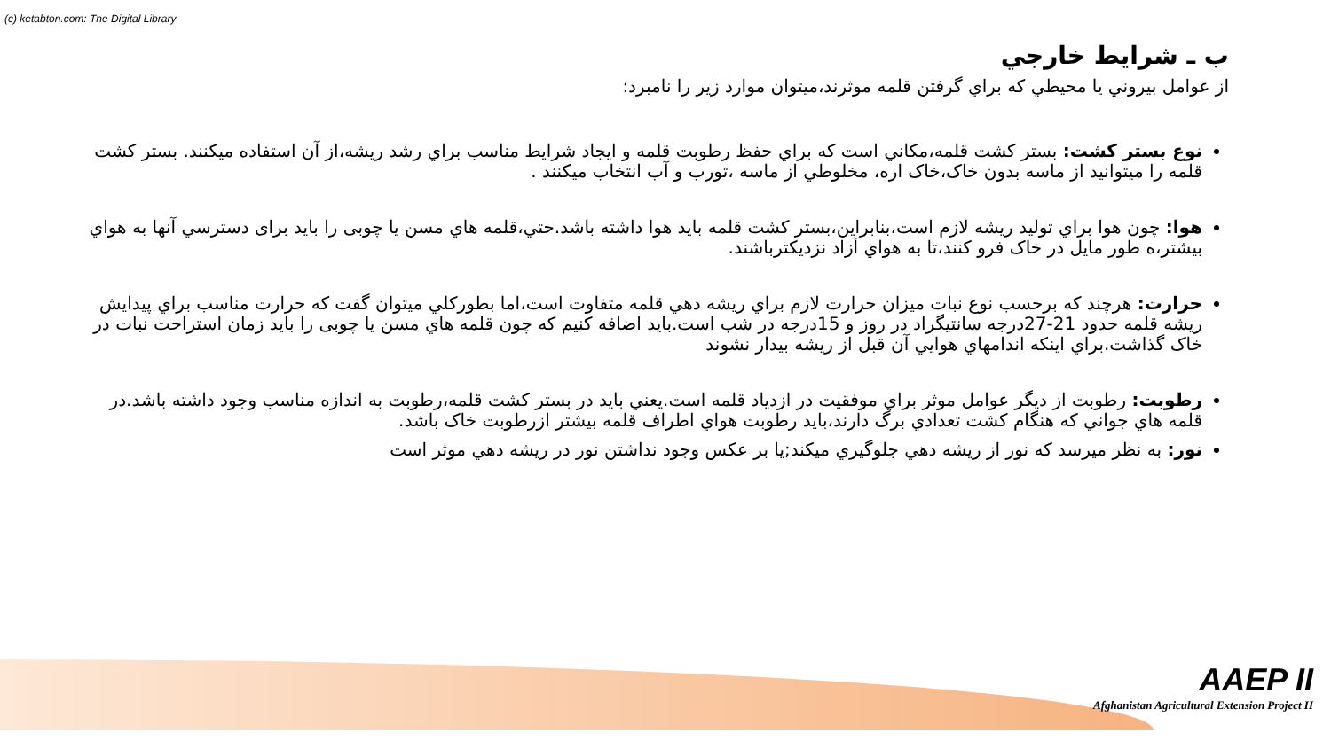(c) ketabton.com: The Digital Library
ب ـ شرايط خارجي
از عوامل بيروني يا محيطي كه براي گرفتن قلمه موثرند،ميتوان موارد زير را نامبرد:
نوع بستر كشت: بستر كشت قلمه،مكاني است كه براي حفظ رطوبت قلمه و ايجاد شرايط مناسب براي رشد ريشه،از آن استفاده ميكنند. بستر كشت قلمه را ميتوانيد از ماسه بدون خاک،خاک اره، مخلوطي از ماسه ،تورب و آب انتخاب ميكنند .
هوا: چون هوا براي توليد ريشه لازم است،بنابراين،بستر كشت قلمه بايد هوا داشته باشد.حتي،قلمه هاي مسن يا چوبی را بايد برای دسترسي آنها به هواي بيشتر،ه طور مايل در خاک فرو كنند،تا به هواي آزاد نزديكترباشند.
حرارت: هرچند كه برحسب نوع نبات ميزان حرارت لازم براي ريشه دهي قلمه متفاوت است،اما بطوركلي ميتوان گفت كه حرارت مناسب براي پيدايش ريشه قلمه حدود 21-27درجه سانتيگراد در روز و 15درجه در شب است.بايد اضافه كنيم كه چون قلمه هاي مسن يا چوبی را بايد زمان استراحت نبات در خاک گذاشت.براي اينكه اندامهاي هوايي آن قبل از ريشه بيدار نشوند
رطوبت: رطوبت از ديگر عوامل موثر براي موفقيت در ازدياد قلمه است.يعني بايد در بستر كشت قلمه،رطوبت به اندازه مناسب وجود داشته باشد.در قلمه هاي جواني كه هنگام كشت تعدادي برگ دارند،بايد رطوبت هواي اطراف قلمه بيشتر ازرطوبت خاک باشد.
نور: به نظر ميرسد كه نور از ريشه دهي جلوگيري ميكند;يا بر عكس وجود نداشتن نور در ريشه دهي موثر است
AAEP II
Afghanistan Agricultural Extension Project II